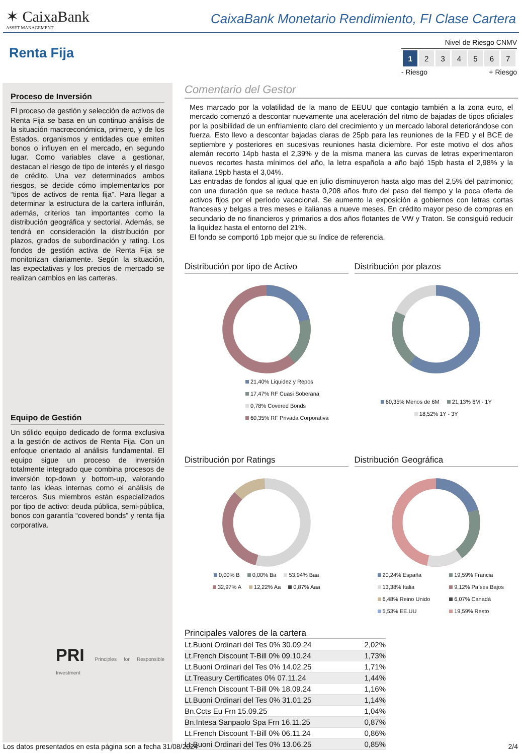✶ CaixaBank
ASSET MANAGEMENT
CaixaBank Monetario Rendimiento, FI Clase Cartera
Renta Fija
Nivel de Riesgo CNMV
| 1 | 2 | 3 | 4 | 5 | 6 | 7 |
- Riesgo + Riesgo
Proceso de Inversión
El proceso de gestión y selección de activos de Renta Fija se basa en un continuo análisis de la situación macrœconómica, primero, y de los Estados, organismos y entidades que emiten bonos o influyen en el mercado, en segundo lugar. Como variables clave a gestionar, destacan el riesgo de tipo de interés y el riesgo de crédito. Una vez determinados ambos riesgos, se decide cómo implementarlos por “tipos de activos de renta fija”. Para llegar a determinar la estructura de la cartera influirán, además, criterios tan importantes como la distribución geográfica y sectorial. Además, se tendrá en consideración la distribución por plazos, grados de subordinación y rating. Los fondos de gestión activa de Renta Fija se monitorizan diariamente. Según la situación, las expectativas y los precios de mercado se realizan cambios en las carteras.
Equipo de Gestión
Un sólido equipo dedicado de forma exclusiva a la gestión de activos de Renta Fija. Con un enfoque orientado al análisis fundamental. El equipo sigue un proceso de inversión totalmente integrado que combina procesos de inversión top-down y bottom-up, valorando tanto las ideas internas como el análisis de terceros. Sus miembros están especializados por tipo de activo: deuda pública, semi-pública, bonos con garantía “covered bonds” y renta fija corporativa.
PRI Principles for Responsible Investment
Comentario del Gestor
Mes marcado por la volatilidad de la mano de EEUU que contagio también a la zona euro, el mercado comenzó a descontar nuevamente una aceleración del ritmo de bajadas de tipos oficiales por la posibilidad de un enfriamiento claro del crecimiento y un mercado laboral deteriorándose con fuerza. Esto llevo a descontar bajadas claras de 25pb para las reuniones de la FED y el BCE de septiembre y posteriores en sucesivas reuniones hasta diciembre. Por este motivo el dos años alemán recorto 14pb hasta el 2,39% y de la misma manera las curvas de letras experimentaron nuevos recortes hasta mínimos del año, la letra española a año bajó 15pb hasta el 2,98% y la italiana 19pb hasta el 3,04%.
Las entradas de fondos al igual que en julio disminuyeron hasta algo mas del 2,5% del patrimonio; con una duración que se reduce hasta 0,208 años fruto del paso del tiempo y la poca oferta de activos fijos por el período vacacional. Se aumento la exposición a gobiernos con letras cortas francesas y belgas a tres meses e italianas a nueve meses. En crédito mayor peso de compras en secundario de no financieros y primarios a dos años flotantes de VW y Traton. Se consiguió reducir la liquidez hasta el entorno del 21%.
El fondo se comportó 1pb mejor que su índice de referencia.
Distribución por tipo de Activo
21,40% Liquidez y Repos
17,47% RF Cuasi Soberana
0,78% Covered Bonds
60,35% RF Privada Corporativa
Distribución por plazos
60,35% Menos de 6M 21,13% 6M - 1Y 18,52% 1Y - 3Y
Distribución por Ratings
0,00% B 0,00% Ba 53,94% Baa
32,97% A 12,22% Aa 0,87% Aaa
Distribución Geográfica
20,24% España 19,59% Francia 13,38% Italia 9,12% Países Bajos 6,48% Reino Unido 6,07% Canadá 5,53% EE.UU 19,59% Resto
Principales valores de la cartera
| Lt.Buoni Ordinari del Tes 0% 30.09.24 | 2,02% |
| Lt.French Discount T-Bill 0% 09.10.24 | 1,73% |
| Lt.Buoni Ordinari del Tes 0% 14.02.25 | 1,71% |
| Lt.Treasury Certificates 0% 07.11.24 | 1,44% |
| Lt.French Discount T-Bill 0% 18.09.24 | 1,16% |
| Lt.Buoni Ordinari del Tes 0% 31.01.25 | 1,14% |
| Bn.Ccts Eu Frn 15.09.25 | 1,04% |
| Bn.Intesa Sanpaolo Spa Frn 16.11.25 | 0,87% |
| Lt.French Discount T-Bill 0% 06.11.24 | 0,86% |
| Lt.Buoni Ordinari del Tes 0% 13.06.25 | 0,85% |
Los datos presentados en esta página son a fecha 31/08/2024 2/4